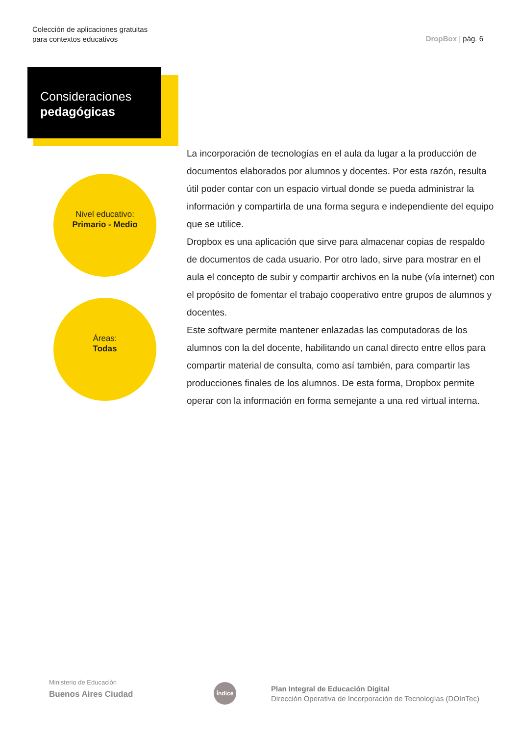Colección de aplicaciones gratuitas
para contextos educativos
DropBox | pág. 6
Consideraciones
pedagógicas
Nivel educativo:
Primario - Medio
Áreas:
Todas
La incorporación de tecnologías en el aula da lugar a la producción de documentos elaborados por alumnos y docentes. Por esta razón, resulta útil poder contar con un espacio virtual donde se pueda administrar la información y compartirla de una forma segura e independiente del equipo que se utilice.
Dropbox es una aplicación que sirve para almacenar copias de respaldo de documentos de cada usuario. Por otro lado, sirve para mostrar en el aula el concepto de subir y compartir archivos en la nube (vía internet) con el propósito de fomentar el trabajo cooperativo entre grupos de alumnos y docentes.
Este software permite mantener enlazadas las computadoras de los alumnos con la del docente, habilitando un canal directo entre ellos para compartir material de consulta, como así también, para compartir las producciones finales de los alumnos. De esta forma, Dropbox permite operar con la información en forma semejante a una red virtual interna.
Ministerio de Educación
Buenos Aires Ciudad
Índice
Plan Integral de Educación Digital
Dirección Operativa de Incorporación de Tecnologías (DOInTec)